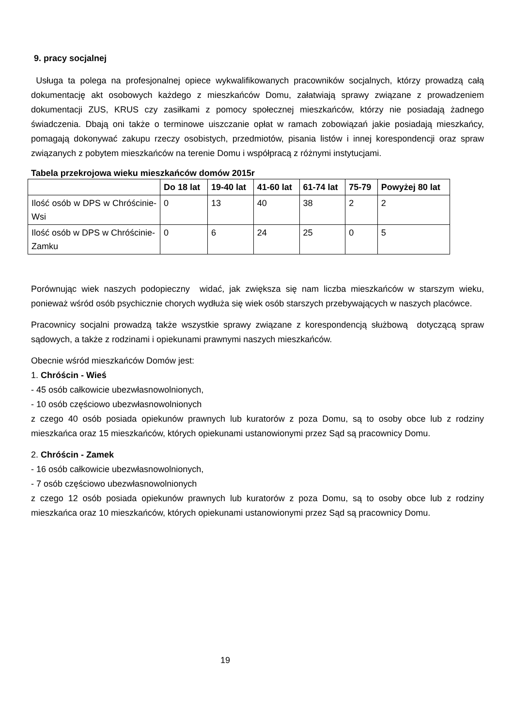9. pracy socjalnej
Usługa ta polega na profesjonalnej opiece wykwalifikowanych pracowników socjalnych, którzy prowadzą całą dokumentację akt osobowych każdego z mieszkańców Domu, załatwiają sprawy związane z prowadzeniem dokumentacji ZUS, KRUS czy zasiłkami z pomocy społecznej mieszkańców, którzy nie posiadają żadnego świadczenia. Dbają oni także o terminowe uiszczanie opłat w ramach zobowiązań jakie posiadają mieszkańcy, pomagają dokonywać zakupu rzeczy osobistych, przedmiotów, pisania listów i innej korespondencji oraz spraw związanych z pobytem mieszkańców na terenie Domu i współpracą z różnymi instytucjami.
Tabela przekrojowa wieku mieszkańców domów 2015r
| | Do 18 lat | 19-40 lat | 41-60 lat | 61-74 lat | 75-79 | Powyżej 80 lat |
| --- | --- | --- | --- | --- | --- | --- |
| Ilość osób w DPS w Chróścinie-Wsi | 0 | 13 | 40 | 38 | 2 | 2 |
| Ilość osób w DPS w Chróścinie-Zamku | 0 | 6 | 24 | 25 | 0 | 5 |
Porównując wiek naszych podopieczny widać, jak zwiększa się nam liczba mieszkańców w starszym wieku, ponieważ wśród osób psychicznie chorych wydłuża się wiek osób starszych przebywających w naszych placówce.
Pracownicy socjalni prowadzą także wszystkie sprawy związane z korespondencją służbową dotyczącą spraw sądowych, a także z rodzinami i opiekunami prawnymi naszych mieszkańców.
Obecnie wśród mieszkańców Domów jest:
1. Chróścin - Wieś
- 45 osób całkowicie ubezwłasnowolnionych,
- 10 osób częściowo ubezwłasnowolnionych
z czego 40 osób posiada opiekunów prawnych lub kuratorów z poza Domu, są to osoby obce lub z rodziny mieszkańca oraz 15 mieszkańców, których opiekunami ustanowionymi przez Sąd są pracownicy Domu.
2. Chróścin - Zamek
- 16 osób całkowicie ubezwłasnowolnionych,
- 7 osób częściowo ubezwłasnowolnionych
z czego 12 osób posiada opiekunów prawnych lub kuratorów z poza Domu, są to osoby obce lub z rodziny mieszkańca oraz 10 mieszkańców, których opiekunami ustanowionymi przez Sąd są pracownicy Domu.
19